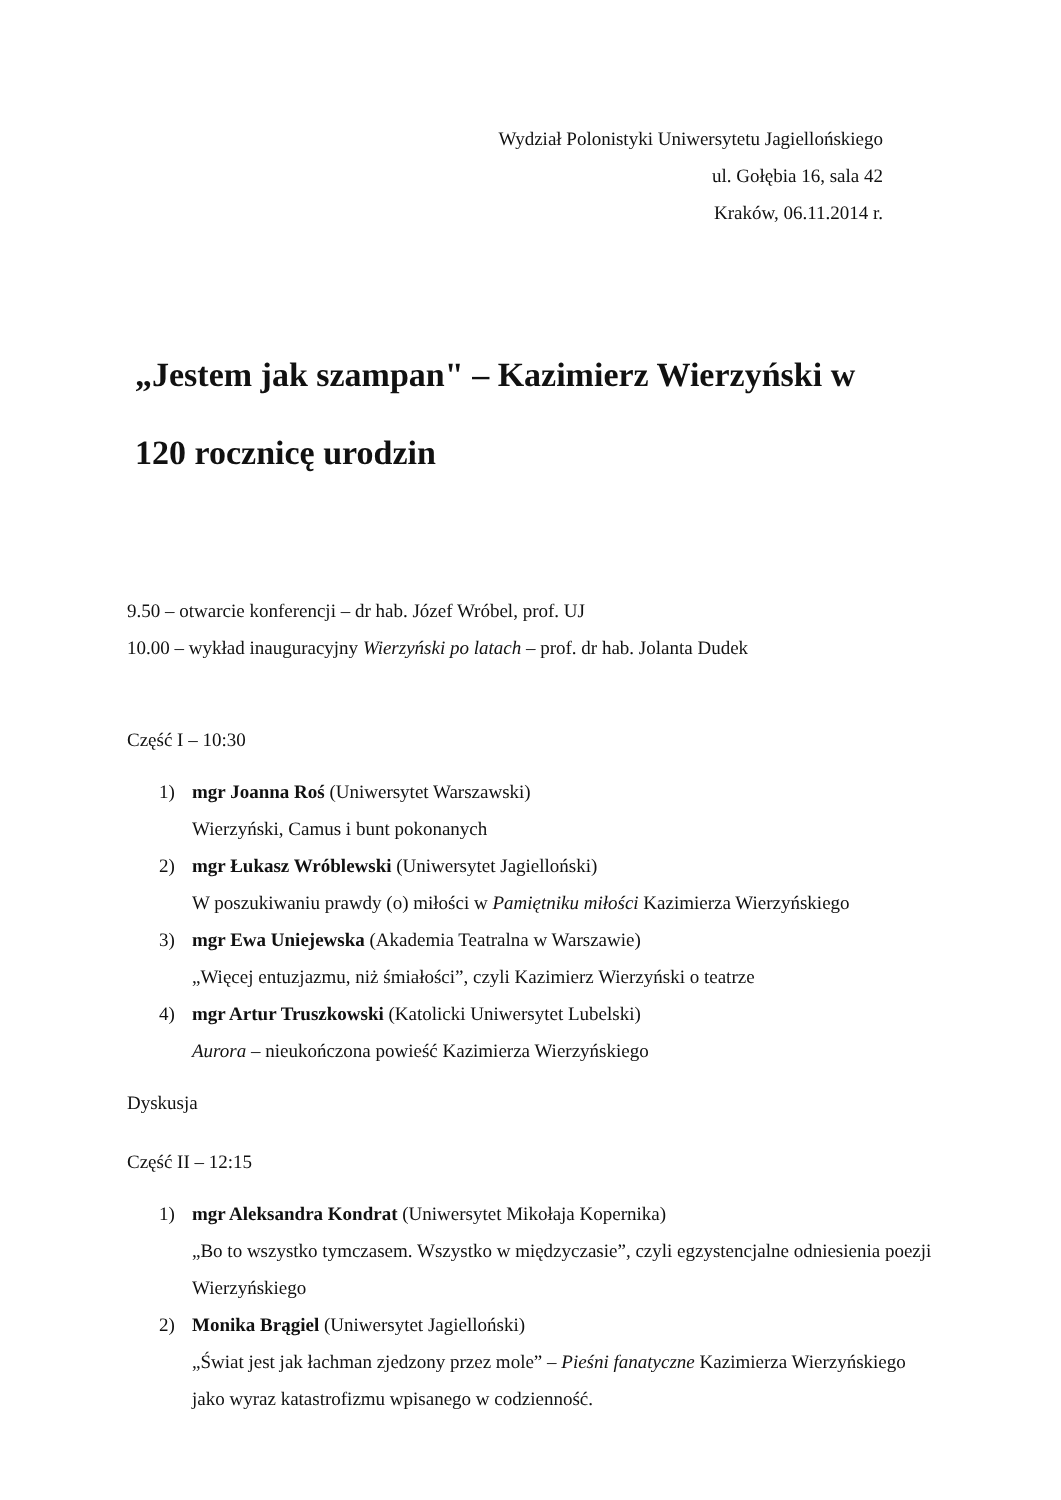Wydział Polonistyki Uniwersytetu Jagiellońskiego
ul. Gołębia 16, sala 42
Kraków, 06.11.2014 r.
„Jestem jak szampan" – Kazimierz Wierzyński w
120 rocznicę urodzin
9.50 – otwarcie konferencji – dr hab. Józef Wróbel, prof. UJ
10.00 – wykład inauguracyjny Wierzyński po latach – prof. dr hab. Jolanta Dudek
Część I – 10:30
1) mgr Joanna Roś (Uniwersytet Warszawski)
Wierzyński, Camus i bunt pokonanych
2) mgr Łukasz Wróblewski (Uniwersytet Jagielloński)
W poszukiwaniu prawdy (o) miłości w Pamiętniku miłości Kazimierza Wierzyńskiego
3) mgr Ewa Uniejewska (Akademia Teatralna w Warszawie)
„Więcej entuzjazmu, niż śmiałości”, czyli Kazimierz Wierzyński o teatrze
4) mgr Artur Truszkowski (Katolicki Uniwersytet Lubelski)
Aurora – nieukończona powieść Kazimierza Wierzyńskiego
Dyskusja
Część II – 12:15
1) mgr Aleksandra Kondrat (Uniwersytet Mikołaja Kopernika)
„Bo to wszystko tymczasem. Wszystko w międzyczasie”, czyli egzystencjalne odniesienia poezji Wierzyńskiego
2) Monika Brągiel (Uniwersytet Jagielloński)
„Świat jest jak łachman zjedzony przez mole” – Pieśni fanatyczne Kazimierza Wierzyńskiego jako wyraz katastrofizmu wpisanego w codzienność.